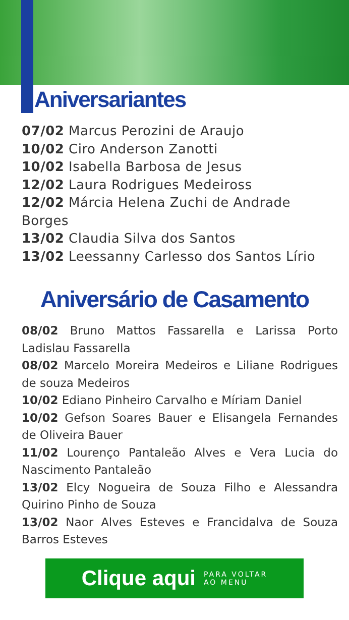Aniversariantes
07/02 Marcus Perozini de Araujo
10/02 Ciro Anderson Zanotti
10/02 Isabella Barbosa de Jesus
12/02 Laura Rodrigues Medeiross
12/02 Márcia Helena Zuchi de Andrade Borges
13/02 Claudia Silva dos Santos
13/02 Leessanny Carlesso dos Santos Lírio
Aniversário de Casamento
08/02 Bruno Mattos Fassarella e Larissa Porto Ladislau Fassarella
08/02 Marcelo Moreira Medeiros e Liliane Rodrigues de souza Medeiros
10/02 Ediano Pinheiro Carvalho e Míriam Daniel
10/02 Gefson Soares Bauer e Elisangela Fernandes de Oliveira Bauer
11/02 Lourenço Pantaleão Alves e Vera Lucia do Nascimento Pantaleão
13/02 Elcy Nogueira de Souza Filho e Alessandra Quirino Pinho de Souza
13/02 Naor Alves Esteves e Francidalva de Souza Barros Esteves
Clique aqui PARA VOLTAR
AO MENU